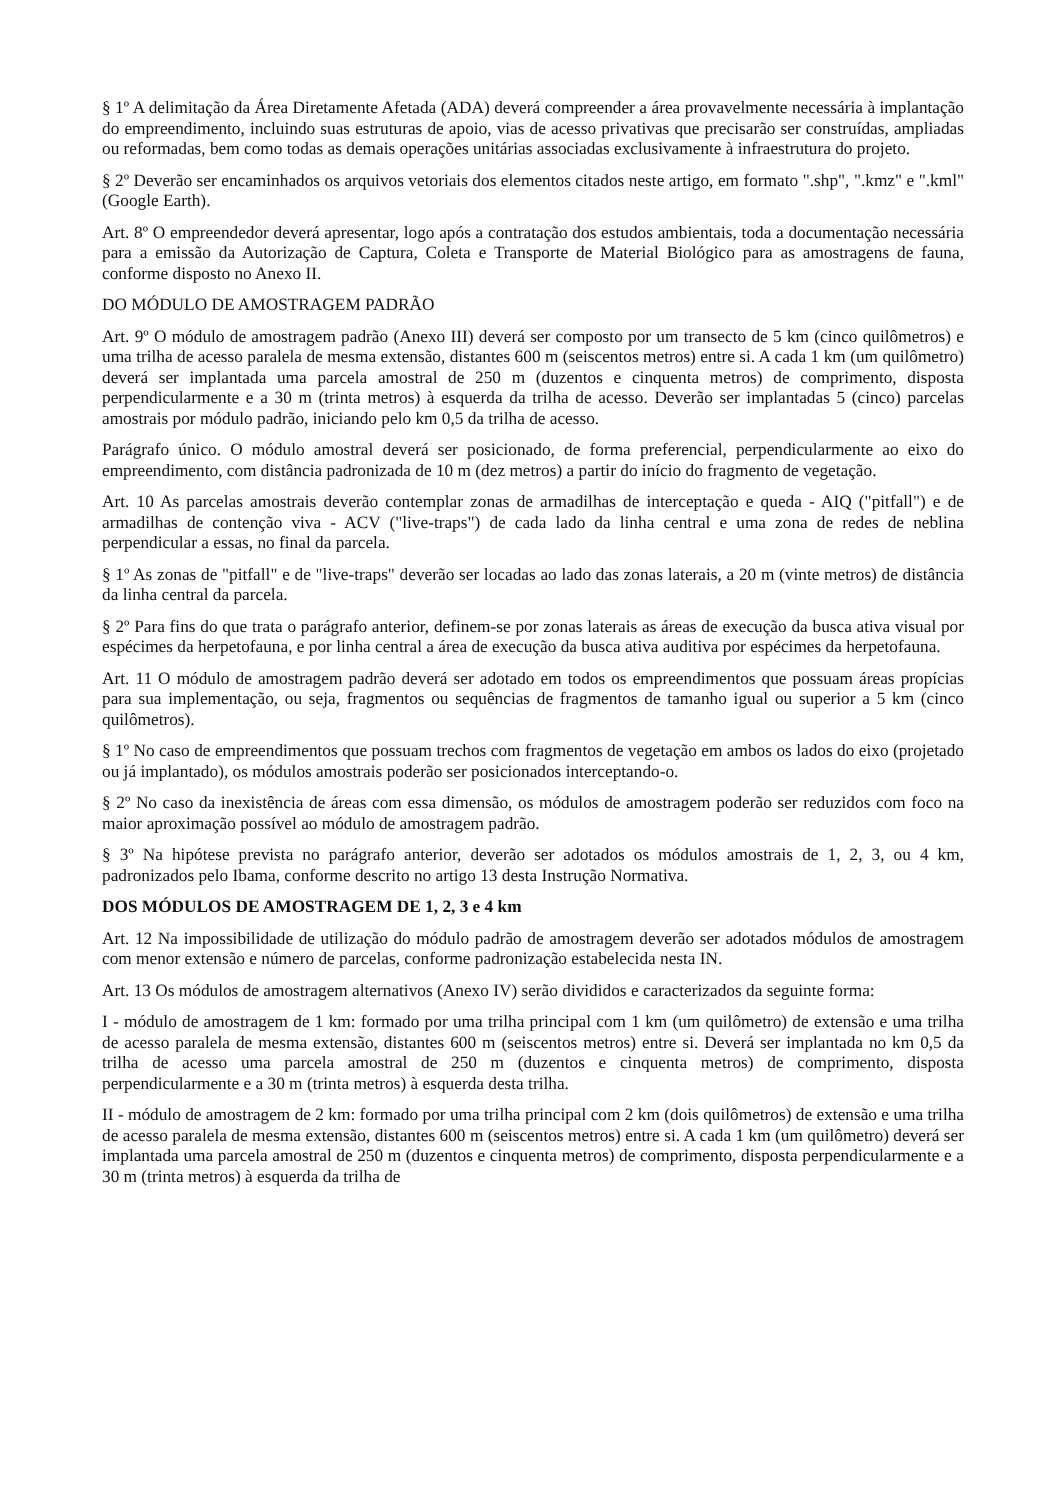§ 1º A delimitação da Área Diretamente Afetada (ADA) deverá compreender a área provavelmente necessária à implantação do empreendimento, incluindo suas estruturas de apoio, vias de acesso privativas que precisarão ser construídas, ampliadas ou reformadas, bem como todas as demais operações unitárias associadas exclusivamente à infraestrutura do projeto.
§ 2º Deverão ser encaminhados os arquivos vetoriais dos elementos citados neste artigo, em formato ".shp", ".kmz" e ".kml" (Google Earth).
Art. 8º O empreendedor deverá apresentar, logo após a contratação dos estudos ambientais, toda a documentação necessária para a emissão da Autorização de Captura, Coleta e Transporte de Material Biológico para as amostragens de fauna, conforme disposto no Anexo II.
DO MÓDULO DE AMOSTRAGEM PADRÃO
Art. 9º O módulo de amostragem padrão (Anexo III) deverá ser composto por um transecto de 5 km (cinco quilômetros) e uma trilha de acesso paralela de mesma extensão, distantes 600 m (seiscentos metros) entre si. A cada 1 km (um quilômetro) deverá ser implantada uma parcela amostral de 250 m (duzentos e cinquenta metros) de comprimento, disposta perpendicularmente e a 30 m (trinta metros) à esquerda da trilha de acesso. Deverão ser implantadas 5 (cinco) parcelas amostrais por módulo padrão, iniciando pelo km 0,5 da trilha de acesso.
Parágrafo único. O módulo amostral deverá ser posicionado, de forma preferencial, perpendicularmente ao eixo do empreendimento, com distância padronizada de 10 m (dez metros) a partir do início do fragmento de vegetação.
Art. 10 As parcelas amostrais deverão contemplar zonas de armadilhas de interceptação e queda - AIQ ("pitfall") e de armadilhas de contenção viva - ACV ("live-traps") de cada lado da linha central e uma zona de redes de neblina perpendicular a essas, no final da parcela.
§ 1º As zonas de "pitfall" e de "live-traps" deverão ser locadas ao lado das zonas laterais, a 20 m (vinte metros) de distância da linha central da parcela.
§ 2º Para fins do que trata o parágrafo anterior, definem-se por zonas laterais as áreas de execução da busca ativa visual por espécimes da herpetofauna, e por linha central a área de execução da busca ativa auditiva por espécimes da herpetofauna.
Art. 11 O módulo de amostragem padrão deverá ser adotado em todos os empreendimentos que possuam áreas propícias para sua implementação, ou seja, fragmentos ou sequências de fragmentos de tamanho igual ou superior a 5 km (cinco quilômetros).
§ 1º No caso de empreendimentos que possuam trechos com fragmentos de vegetação em ambos os lados do eixo (projetado ou já implantado), os módulos amostrais poderão ser posicionados interceptando-o.
§ 2º No caso da inexistência de áreas com essa dimensão, os módulos de amostragem poderão ser reduzidos com foco na maior aproximação possível ao módulo de amostragem padrão.
§ 3º Na hipótese prevista no parágrafo anterior, deverão ser adotados os módulos amostrais de 1, 2, 3, ou 4 km, padronizados pelo Ibama, conforme descrito no artigo 13 desta Instrução Normativa.
DOS MÓDULOS DE AMOSTRAGEM DE 1, 2, 3 e 4 km
Art. 12 Na impossibilidade de utilização do módulo padrão de amostragem deverão ser adotados módulos de amostragem com menor extensão e número de parcelas, conforme padronização estabelecida nesta IN.
Art. 13 Os módulos de amostragem alternativos (Anexo IV) serão divididos e caracterizados da seguinte forma:
I - módulo de amostragem de 1 km: formado por uma trilha principal com 1 km (um quilômetro) de extensão e uma trilha de acesso paralela de mesma extensão, distantes 600 m (seiscentos metros) entre si. Deverá ser implantada no km 0,5 da trilha de acesso uma parcela amostral de 250 m (duzentos e cinquenta metros) de comprimento, disposta perpendicularmente e a 30 m (trinta metros) à esquerda desta trilha.
II - módulo de amostragem de 2 km: formado por uma trilha principal com 2 km (dois quilômetros) de extensão e uma trilha de acesso paralela de mesma extensão, distantes 600 m (seiscentos metros) entre si. A cada 1 km (um quilômetro) deverá ser implantada uma parcela amostral de 250 m (duzentos e cinquenta metros) de comprimento, disposta perpendicularmente e a 30 m (trinta metros) à esquerda da trilha de